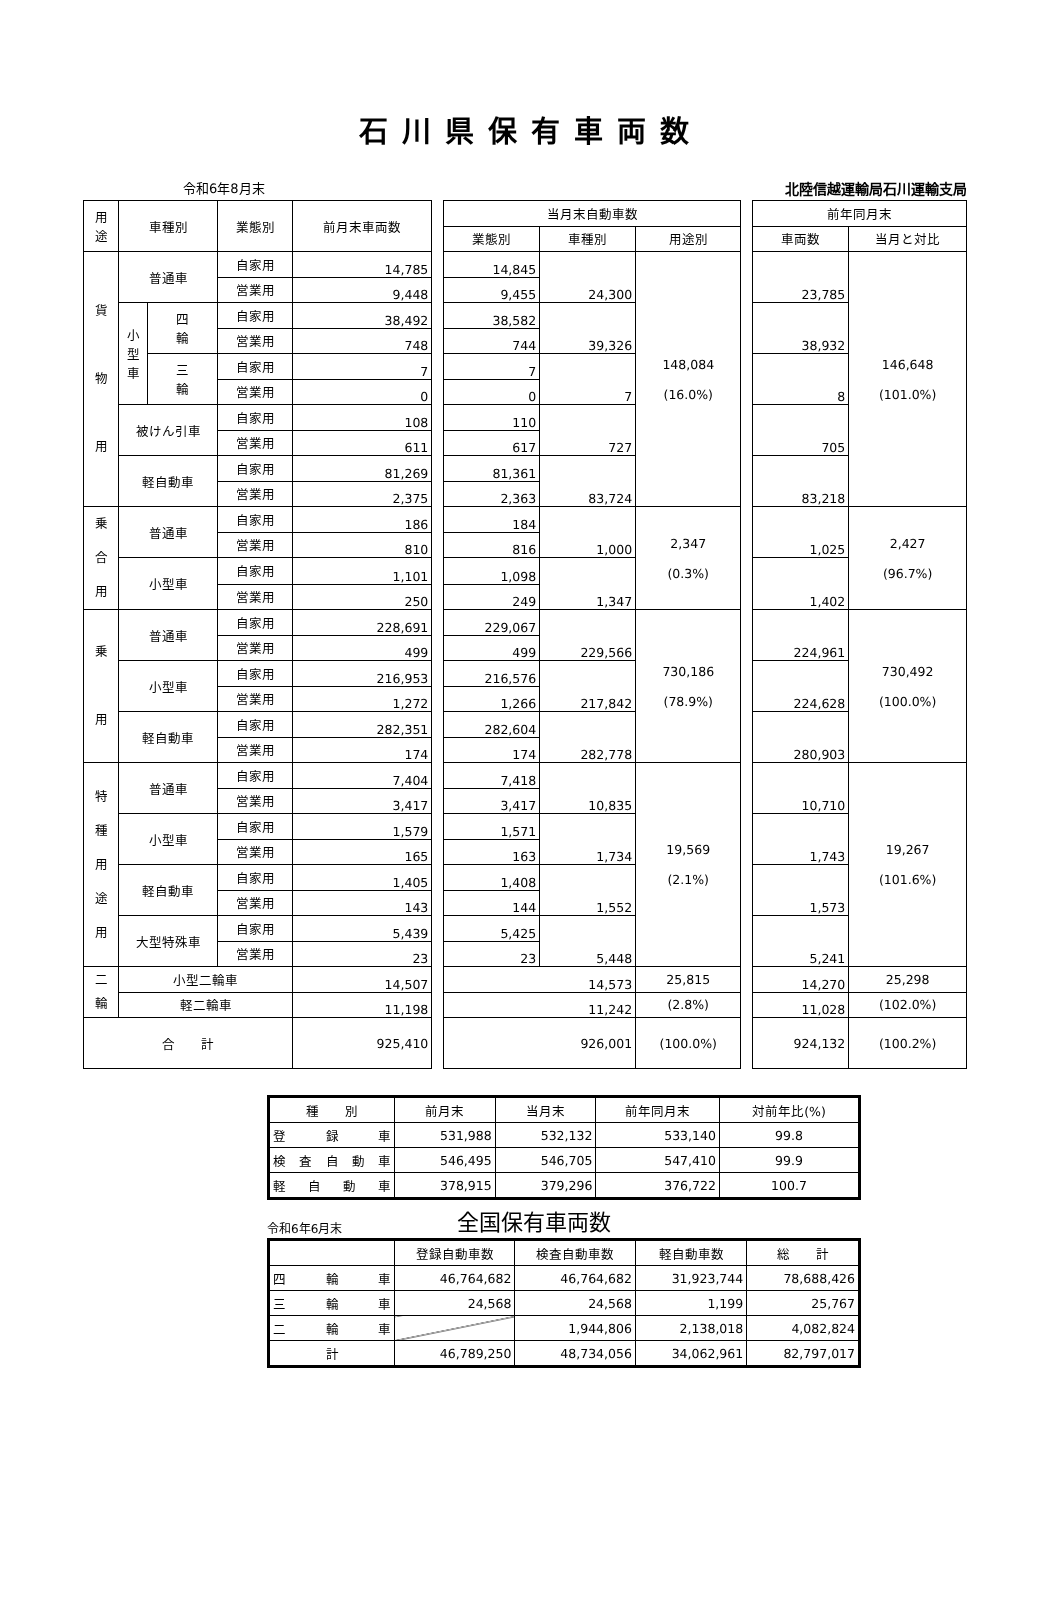石川県保有車両数
令和6年8月末 北陸信越運輸局石川運輸支局
| 用 途 | 車種別 | | 業態別 | 前月末車両数 | | 当月末自動車数 | | | | 前年同月末 | |
| | | | | | | 業態別 | 車種別 | 用途別 | | 車両数 | 当月と対比 |
| 貨 物 用 | 普通車 | | 自家用 | 14,785 | | 14,845 | 24,300 | 148,084 (16.0%) | | 23,785 | 146,648 (101.0%) |
| | | | 営業用 | 9,448 | | 9,455 | | | | | |
| | 小 型 車 | 四 輪 | 自家用 | 38,492 | | 38,582 | 39,326 | | | 38,932 | |
| | | | 営業用 | 748 | | 744 | | | | | |
| | | 三 輪 | 自家用 | 7 | | 7 | 7 | | | 8 | |
| | | | 営業用 | 0 | | 0 | | | | | |
| | 被けん引車 | | 自家用 | 108 | | 110 | 727 | | | 705 | |
| | | | 営業用 | 611 | | 617 | | | | | |
| | 軽自動車 | | 自家用 | 81,269 | | 81,361 | 83,724 | | | 83,218 | |
| | | | 営業用 | 2,375 | | 2,363 | | | | | |
| 乗 合 用 | 普通車 | | 自家用 | 186 | | 184 | 1,000 | 2,347 (0.3%) | | 1,025 | 2,427 (96.7%) |
| | | | 営業用 | 810 | | 816 | | | | | |
| | 小型車 | | 自家用 | 1,101 | | 1,098 | 1,347 | | | 1,402 | |
| | | | 営業用 | 250 | | 249 | | | | | |
| 乗 用 | 普通車 | | 自家用 | 228,691 | | 229,067 | 229,566 | 730,186 (78.9%) | | 224,961 | 730,492 (100.0%) |
| | | | 営業用 | 499 | | 499 | | | | | |
| | 小型車 | | 自家用 | 216,953 | | 216,576 | 217,842 | | | 224,628 | |
| | | | 営業用 | 1,272 | | 1,266 | | | | | |
| | 軽自動車 | | 自家用 | 282,351 | | 282,604 | 282,778 | | | 280,903 | |
| | | | 営業用 | 174 | | 174 | | | | | |
| 特 種 用 途 用 | 普通車 | | 自家用 | 7,404 | | 7,418 | 10,835 | 19,569 (2.1%) | | 10,710 | 19,267 (101.6%) |
| | | | 営業用 | 3,417 | | 3,417 | | | | | |
| | 小型車 | | 自家用 | 1,579 | | 1,571 | 1,734 | | | 1,743 | |
| | | | 営業用 | 165 | | 163 | | | | | |
| | 軽自動車 | | 自家用 | 1,405 | | 1,408 | 1,552 | | | 1,573 | |
| | | | 営業用 | 143 | | 144 | | | | | |
| | 大型特殊車 | | 自家用 | 5,439 | | 5,425 | 5,448 | | | 5,241 | |
| | | | 営業用 | 23 | | 23 | | | | | |
| 二 輪 | 小型二輪車 | | | 14,507 | | 14,573 | | 25,815 | | 14,270 | 25,298 |
| | 軽二輪車 | | | 11,198 | | 11,242 | | (2.8%) | | 11,028 | (102.0%) |
| 合 計 | | | | 925,410 | | 926,001 | | (100.0%) | | 924,132 | (100.2%) |
| 種 別 | 前月末 | 当月末 | 前年同月末 | 対前年比(%) |
| --- | --- | --- | --- | --- |
| 登 録 車 | 531,988 | 532,132 | 533,140 | 99.8 |
| 検査自動車 | 546,495 | 546,705 | 547,410 | 99.9 |
| 軽自動車 | 378,915 | 379,296 | 376,722 | 100.7 |
令和6年6月末 全国保有車両数
| | 登録自動車数 | 検査自動車数 | 軽自動車数 | 総 計 |
| --- | --- | --- | --- | --- |
| 四 輪 車 | 46,764,682 | 46,764,682 | 31,923,744 | 78,688,426 |
| 三 輪 車 | 24,568 | 24,568 | 1,199 | 25,767 |
| 二 輪 車 | | 1,944,806 | 2,138,018 | 4,082,824 |
| 計 | 46,789,250 | 48,734,056 | 34,062,961 | 82,797,017 |